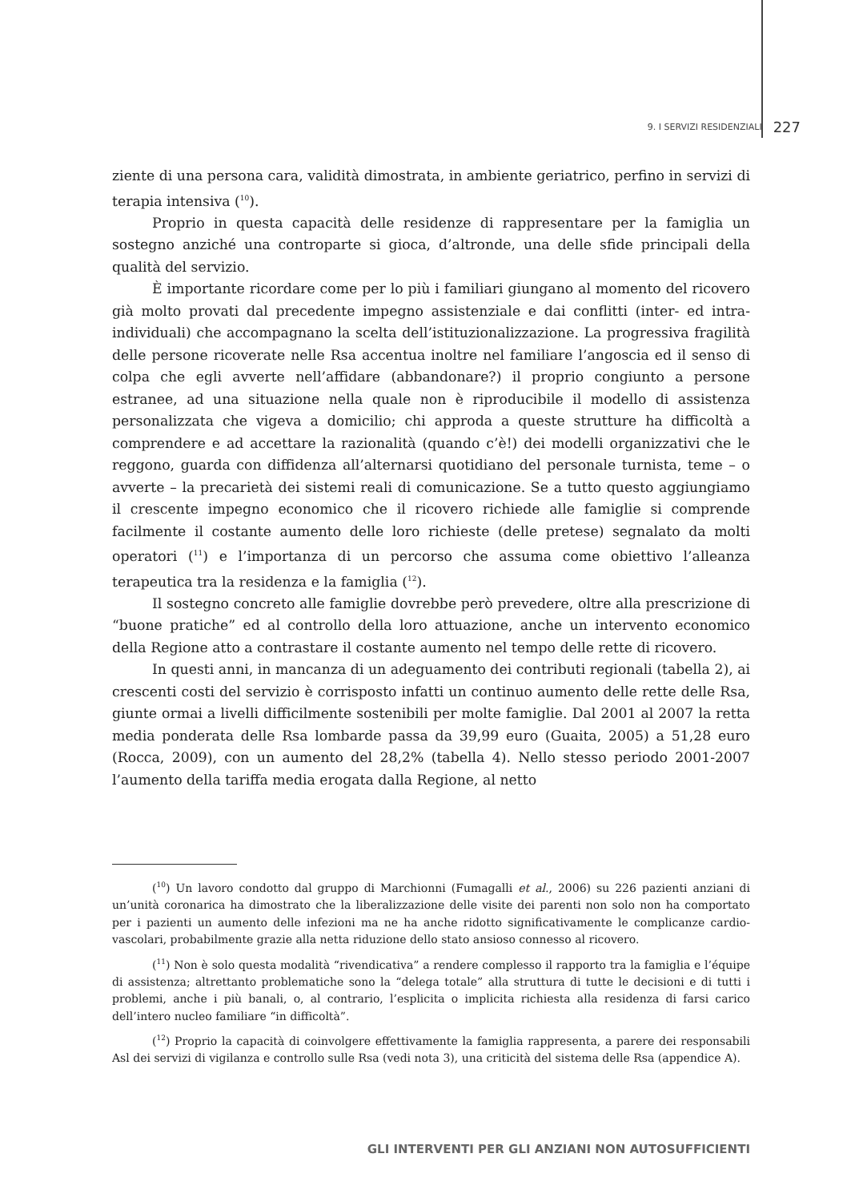9. I SERVIZI RESIDENZIALI 227
ziente di una persona cara, validità dimostrata, in ambiente geriatrico, perfino in servizi di terapia intensiva (<sup>10</sup>).
Proprio in questa capacità delle residenze di rappresentare per la famiglia un sostegno anziché una controparte si gioca, d’altronde, una delle sfide principali della qualità del servizio.
È importante ricordare come per lo più i familiari giungano al momento del ricovero già molto provati dal precedente impegno assistenziale e dai conflitti (inter- ed intra-individuali) che accompagnano la scelta dell’istituzionalizzazione. La progressiva fragilità delle persone ricoverate nelle Rsa accentua inoltre nel familiare l’angoscia ed il senso di colpa che egli avverte nell’affidare (abbandonare?) il proprio congiunto a persone estranee, ad una situazione nella quale non è riproducibile il modello di assistenza personalizzata che vigeva a domicilio; chi approda a queste strutture ha difficoltà a comprendere e ad accettare la razionalità (quando c’è!) dei modelli organizzativi che le reggono, guarda con diffidenza all’alternarsi quotidiano del personale turnista, teme – o avverte – la precarietà dei sistemi reali di comunicazione. Se a tutto questo aggiungiamo il crescente impegno economico che il ricovero richiede alle famiglie si comprende facilmente il costante aumento delle loro richieste (delle pretese) segnalato da molti operatori (<sup>11</sup>) e l’importanza di un percorso che assuma come obiettivo l’alleanza terapeutica tra la residenza e la famiglia (<sup>12</sup>).
Il sostegno concreto alle famiglie dovrebbe però prevedere, oltre alla prescrizione di “buone pratiche” ed al controllo della loro attuazione, anche un intervento economico della Regione atto a contrastare il costante aumento nel tempo delle rette di ricovero.
In questi anni, in mancanza di un adeguamento dei contributi regionali (tabella 2), ai crescenti costi del servizio è corrisposto infatti un continuo aumento delle rette delle Rsa, giunte ormai a livelli difficilmente sostenibili per molte famiglie. Dal 2001 al 2007 la retta media ponderata delle Rsa lombarde passa da 39,99 euro (Guaita, 2005) a 51,28 euro (Rocca, 2009), con un aumento del 28,2% (tabella 4). Nello stesso periodo 2001-2007 l’aumento della tariffa media erogata dalla Regione, al netto
(<sup>10</sup>) Un lavoro condotto dal gruppo di Marchionni (Fumagalli et al., 2006) su 226 pazienti anziani di un’unità coronarica ha dimostrato che la liberalizzazione delle visite dei parenti non solo non ha comportato per i pazienti un aumento delle infezioni ma ne ha anche ridotto significativamente le complicanze cardio-vascolari, probabilmente grazie alla netta riduzione dello stato ansioso connesso al ricovero.
(<sup>11</sup>) Non è solo questa modalità “rivendicativa” a rendere complesso il rapporto tra la famiglia e l’équipe di assistenza; altrettanto problematiche sono la “delega totale” alla struttura di tutte le decisioni e di tutti i problemi, anche i più banali, o, al contrario, l’esplicita o implicita richiesta alla residenza di farsi carico dell’intero nucleo familiare “in difficoltà”.
(<sup>12</sup>) Proprio la capacità di coinvolgere effettivamente la famiglia rappresenta, a parere dei responsabili Asl dei servizi di vigilanza e controllo sulle Rsa (vedi nota 3), una criticità del sistema delle Rsa (appendice A).
GLI INTERVENTI PER GLI ANZIANI NON AUTOSUFFICIENTI